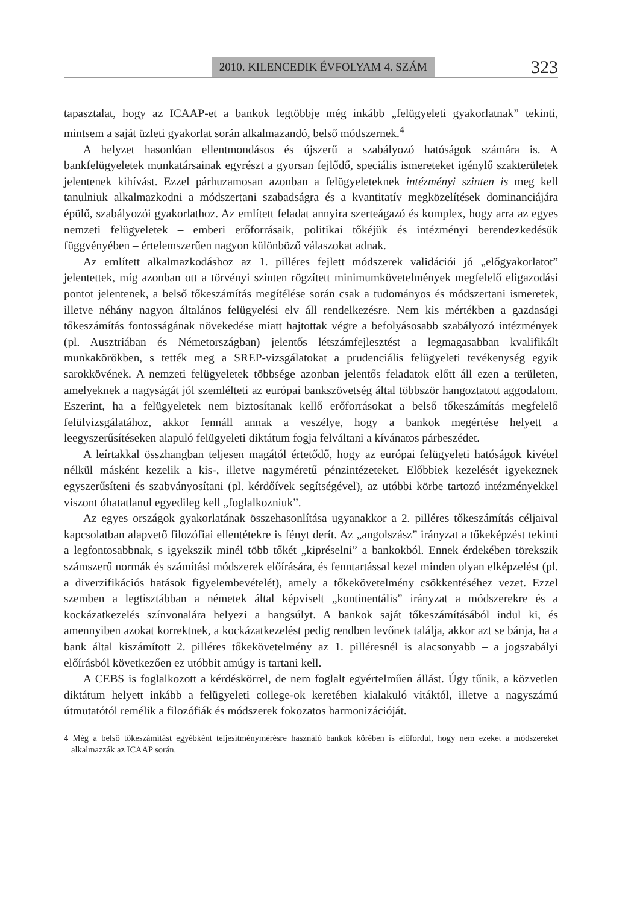2010. KILENCEDIK ÉVFOLYAM 4. SZÁM 323
tapasztalat, hogy az ICAAP-et a bankok legtöbbje még inkább „felügyeleti gyakorlatnak” tekinti, mintsem a saját üzleti gyakorlat során alkalmazandó, belső módszernek.<sup>4</sup>
A helyzet hasonlóan ellentmondásos és újszerű a szabályozó hatóságok számára is. A bankfelügyeletek munkatársainak egyrészt a gyorsan fejlődő, speciális ismereteket igénylő szakterületek jelentenek kihívást. Ezzel párhuzamosan azonban a felügyeleteknek intézményi szinten is meg kell tanulniuk alkalmazkodni a módszertani szabadságra és a kvantitatív megközelítések dominanciájára épülő, szabályozói gyakorlathoz. Az említett feladat annyira szerteágazó és komplex, hogy arra az egyes nemzeti felügyeletek – emberi erőforrásaik, politikai tőkéjük és intézményi berendezkedésük függvényében – értelemszerűen nagyon különböző válaszokat adnak.
Az említett alkalmazkodáshoz az 1. pilléres fejlett módszerek validációi jó „előgyakorlatot” jelentettek, míg azonban ott a törvényi szinten rögzített minimumkövetelmények megfelelő eligazodási pontot jelentenek, a belső tőkeszámítás megítélése során csak a tudományos és módszertani ismeretek, illetve néhány nagyon általános felügyelési elv áll rendelkezésre. Nem kis mértékben a gazdasági tőkeszámítás fontosságának növekedése miatt hajtottak végre a befolyásosabb szabályozó intézmények (pl. Ausztriában és Németországban) jelentős létszámfejlesztést a legmagasabban kvalifikált munkakörökben, s tették meg a SREP-vizsgálatokat a prudenciális felügyeleti tevékenység egyik sarokkövének. A nemzeti felügyeletek többsége azonban jelentős feladatok előtt áll ezen a területen, amelyeknek a nagyságát jól szemlélteti az európai bankszövetség által többször hangoztatott aggodalom. Eszerint, ha a felügyeletek nem biztosítanak kellő erőforrásokat a belső tőkeszámítás megfelelő felülvizsgálatához, akkor fennáll annak a veszélye, hogy a bankok megértése helyett a leegyszerűsítéseken alapuló felügyeleti diktátum fogja felváltani a kívánatos párbeszédet.
A leírtakkal összhangban teljesen magától értetődő, hogy az európai felügyeleti hatóságok kivétel nélkül másként kezelik a kis-, illetve nagyméretű pénzintézeteket. Előbbiek kezelését igyekeznek egyszerűsíteni és szabványosítani (pl. kérdőívek segítségével), az utóbbi körbe tartozó intézményekkel viszont óhatatlanul egyedileg kell „foglalkozniuk”.
Az egyes országok gyakorlatának összehasonlítása ugyanakkor a 2. pilléres tőkeszámítás céljaival kapcsolatban alapvető filozófiai ellentétekre is fényt derít. Az „angolszász” irányzat a tőkeképzést tekinti a legfontosabbnak, s igyekszik minél több tőkét „kipréselni” a bankokból. Ennek érdekében törekszik számszerű normák és számítási módszerek előírására, és fenntartással kezel minden olyan elképzelést (pl. a diverzifikációs hatások figyelembevételét), amely a tőkekövetelmény csökkentéséhez vezet. Ezzel szemben a legtisztábban a németek által képviselt „kontinentális” irányzat a módszerekre és a kockázatkezelés színvonalára helyezi a hangsúlyt. A bankok saját tőkeszámításából indul ki, és amennyiben azokat korrektnek, a kockázatkezelést pedig rendben levőnek találja, akkor azt se bánja, ha a bank által kiszámított 2. pilléres tőkekövetelmény az 1. pilléresnél is alacsonyabb – a jogszabályi előírásból következően ez utóbbit amúgy is tartani kell.
A CEBS is foglalkozott a kérdéskörrel, de nem foglalt egyértelműen állást. Úgy tűnik, a közvetlen diktátum helyett inkább a felügyeleti college-ok keretében kialakuló vitáktól, illetve a nagyszámú útmutatótól remélik a filozófiák és módszerek fokozatos harmonizációját.
4 Még a belső tőkeszámítást egyébként teljesítménymérésre használó bankok körében is előfordul, hogy nem ezeket a módszereket alkalmazzák az ICAAP során.